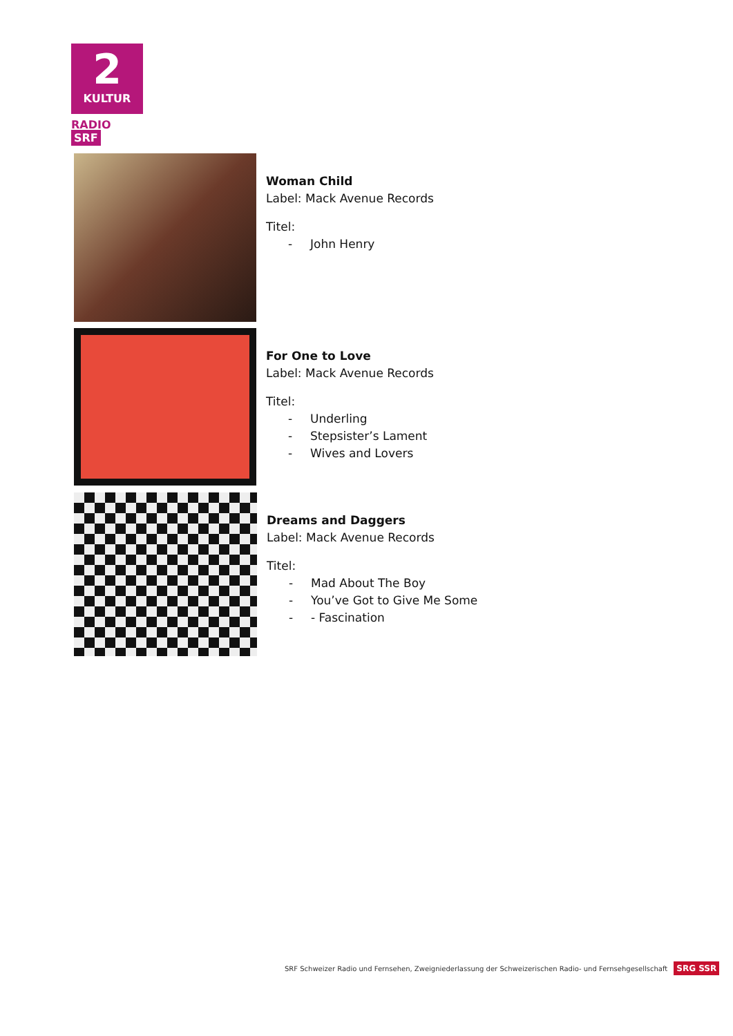2
KULTUR
RADIO SRF
Woman Child
Label: Mack Avenue Records
Titel:
- John Henry
For One to Love
Label: Mack Avenue Records
Titel:
- Underling
- Stepsister’s Lament
- Wives and Lovers
Dreams and Daggers
Label: Mack Avenue Records
Titel:
- Mad About The Boy
- You’ve Got to Give Me Some
- - Fascination
SRF Schweizer Radio und Fernsehen, Zweigniederlassung der Schweizerischen Radio- und Fernsehgesellschaft SRG SSR